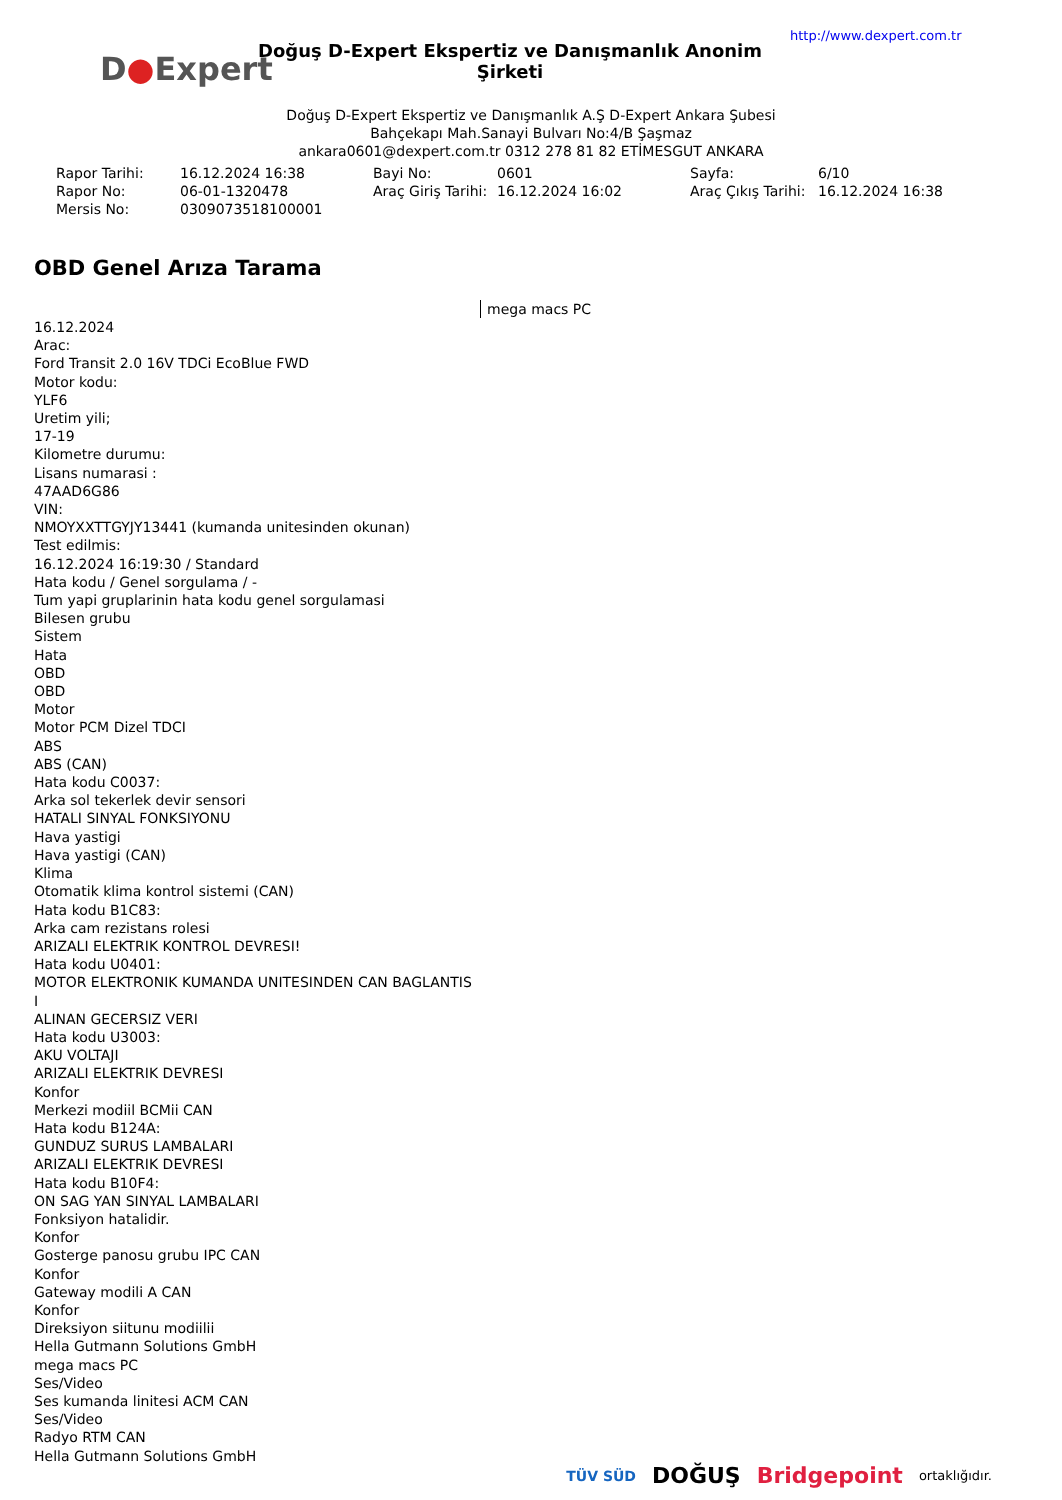D●Expert
Doğuş D-Expert Ekspertiz ve Danışmanlık Anonim Şirketi
http://www.dexpert.com.tr
Doğuş D-Expert Ekspertiz ve Danışmanlık A.Ş D-Expert Ankara Şubesi
Bahçekapı Mah.Sanayi Bulvarı No:4/B Şaşmaz
ankara0601@dexpert.com.tr 0312 278 81 82 ETİMESGUT ANKARA
| Rapor Tarihi: | 16.12.2024 16:38 | Bayi No: | 0601 | Sayfa: | 6/10 |
| Rapor No: | 06-01-1320478 | Araç Giriş Tarihi: | 16.12.2024 16:02 | Araç Çıkış Tarihi: | 16.12.2024 16:38 |
| Mersis No: | 0309073518100001 | | | | |
OBD Genel Arıza Tarama
mega macs PC
16.12.2024
Arac:
Ford Transit 2.0 16V TDCi EcoBlue FWD
Motor kodu:
YLF6
Uretim yili;
17-19
Kilometre durumu:
Lisans numarasi :
47AAD6G86
VIN:
NMOYXXTTGYJY13441 (kumanda unitesinden okunan)
Test edilmis:
16.12.2024 16:19:30 / Standard
Hata kodu / Genel sorgulama / -
Tum yapi gruplarinin hata kodu genel sorgulamasi
Bilesen grubu
Sistem
Hata
OBD
OBD
Motor
Motor PCM Dizel TDCI
ABS
ABS (CAN)
Hata kodu C0037:
Arka sol tekerlek devir sensori
HATALI SINYAL FONKSIYONU
Hava yastigi
Hava yastigi (CAN)
Klima
Otomatik klima kontrol sistemi (CAN)
Hata kodu B1C83:
Arka cam rezistans rolesi
ARIZALI ELEKTRIK KONTROL DEVRESI!
Hata kodu U0401:
MOTOR ELEKTRONIK KUMANDA UNITESINDEN CAN BAGLANTIS
I
ALINAN GECERSIZ VERI
Hata kodu U3003:
AKU VOLTAJI
ARIZALI ELEKTRIK DEVRESI
Konfor
Merkezi modiil BCMii CAN
Hata kodu B124A:
GUNDUZ SURUS LAMBALARI
ARIZALI ELEKTRIK DEVRESI
Hata kodu B10F4:
ON SAG YAN SINYAL LAMBALARI
Fonksiyon hatalidir.
Konfor
Gosterge panosu grubu IPC CAN
Konfor
Gateway modili A CAN
Konfor
Direksiyon siitunu modiilii
Hella Gutmann Solutions GmbH
mega macs PC
Ses/Video
Ses kumanda linitesi ACM CAN
Ses/Video
Radyo RTM CAN
Hella Gutmann Solutions GmbH
TÜV SÜD DOĞUŞ Bridgepoint ortaklığıdır.